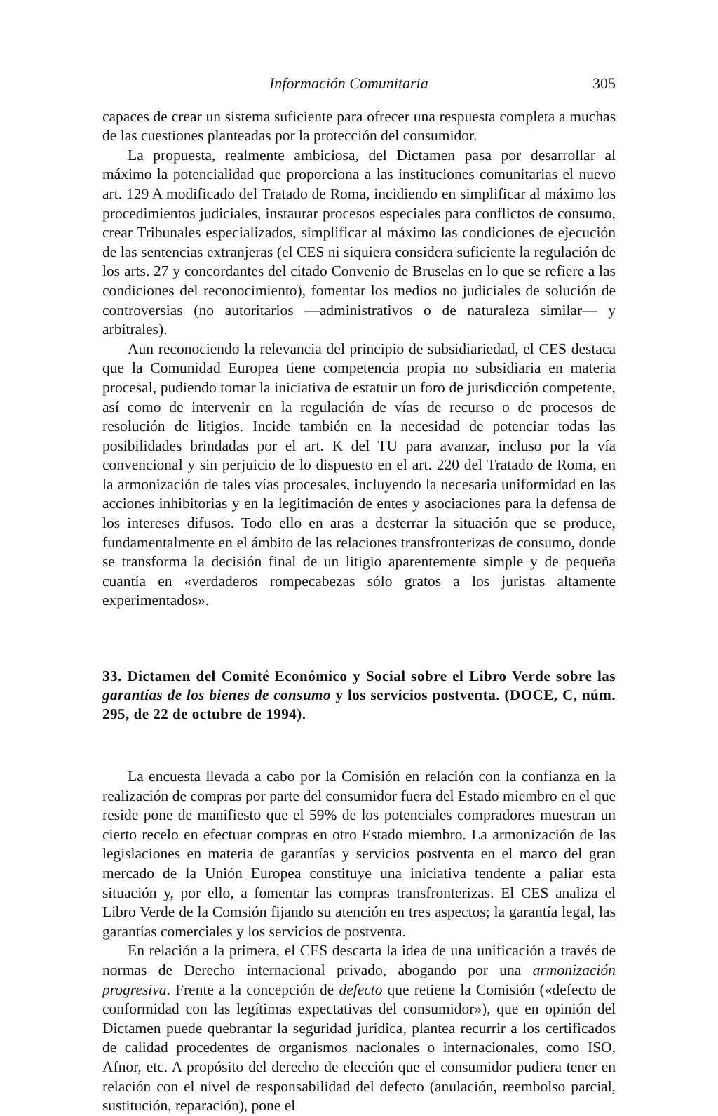Información Comunitaria 305
capaces de crear un sistema suficiente para ofrecer una respuesta completa a muchas de las cuestiones planteadas por la protección del consumidor.
La propuesta, realmente ambiciosa, del Dictamen pasa por desarrollar al máximo la potencialidad que proporciona a las instituciones comunitarias el nuevo art. 129 A modificado del Tratado de Roma, incidiendo en simplificar al máximo los procedimientos judiciales, instaurar procesos especiales para conflictos de consumo, crear Tribunales especializados, simplificar al máximo las condiciones de ejecución de las sentencias extranjeras (el CES ni siquiera considera suficiente la regulación de los arts. 27 y concordantes del citado Convenio de Bruselas en lo que se refiere a las condiciones del reconocimiento), fomentar los medios no judiciales de solución de controversias (no autoritarios —administrativos o de naturaleza similar— y arbitrales).
Aun reconociendo la relevancia del principio de subsidiariedad, el CES destaca que la Comunidad Europea tiene competencia propia no subsidiaria en materia procesal, pudiendo tomar la iniciativa de estatuir un foro de jurisdicción competente, así como de intervenir en la regulación de vías de recurso o de procesos de resolución de litigios. Incide también en la necesidad de potenciar todas las posibilidades brindadas por el art. K del TU para avanzar, incluso por la vía convencional y sin perjuicio de lo dispuesto en el art. 220 del Tratado de Roma, en la armonización de tales vías procesales, incluyendo la necesaria uniformidad en las acciones inhibitorias y en la legitimación de entes y asociaciones para la defensa de los intereses difusos. Todo ello en aras a desterrar la situación que se produce, fundamentalmente en el ámbito de las relaciones transfronterizas de consumo, donde se transforma la decisión final de un litigio aparentemente simple y de pequeña cuantía en «verdaderos rompecabezas sólo gratos a los juristas altamente experimentados».
33. Dictamen del Comité Económico y Social sobre el Libro Verde sobre las garantías de los bienes de consumo y los servicios postventa. (DOCE, C, núm. 295, de 22 de octubre de 1994).
La encuesta llevada a cabo por la Comisión en relación con la confianza en la realización de compras por parte del consumidor fuera del Estado miembro en el que reside pone de manifiesto que el 59% de los potenciales compradores muestran un cierto recelo en efectuar compras en otro Estado miembro. La armonización de las legislaciones en materia de garantías y servicios postventa en el marco del gran mercado de la Unión Europea constituye una iniciativa tendente a paliar esta situación y, por ello, a fomentar las compras transfronterizas. El CES analiza el Libro Verde de la Comsión fijando su atención en tres aspectos; la garantía legal, las garantías comerciales y los servicios de postventa.
En relación a la primera, el CES descarta la idea de una unificación a través de normas de Derecho internacional privado, abogando por una armonización progresiva. Frente a la concepción de defecto que retiene la Comisión («defecto de conformidad con las legítimas expectativas del consumidor»), que en opinión del Dictamen puede quebrantar la seguridad jurídica, plantea recurrir a los certificados de calidad procedentes de organismos nacionales o internacionales, como ISO, Afnor, etc. A propósito del derecho de elección que el consumidor pudiera tener en relación con el nivel de responsabilidad del defecto (anulación, reembolso parcial, sustitución, reparación), pone el